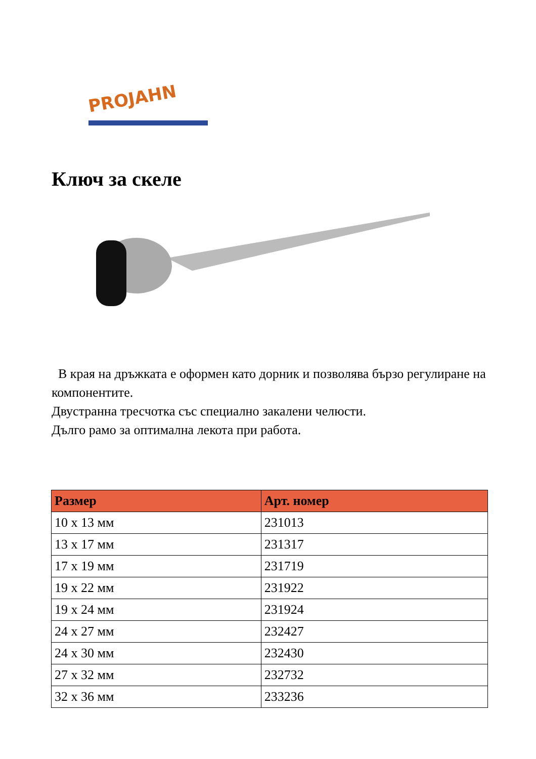PROJAHN
Ключ за скеле
В края на дръжката е оформен като дорник и позволява бързо регулиране на компонентите.
Двустранна тресчотка със специално закалени челюсти.
Дълго рамо за оптимална лекота при работа.
| Размер | Арт. номер |
| --- | --- |
| 10 x 13 мм | 231013 |
| 13 x 17 мм | 231317 |
| 17 x 19 мм | 231719 |
| 19 x 22 мм | 231922 |
| 19 x 24 мм | 231924 |
| 24 x 27 мм | 232427 |
| 24 x 30 мм | 232430 |
| 27 x 32 мм | 232732 |
| 32 x 36 мм | 233236 |